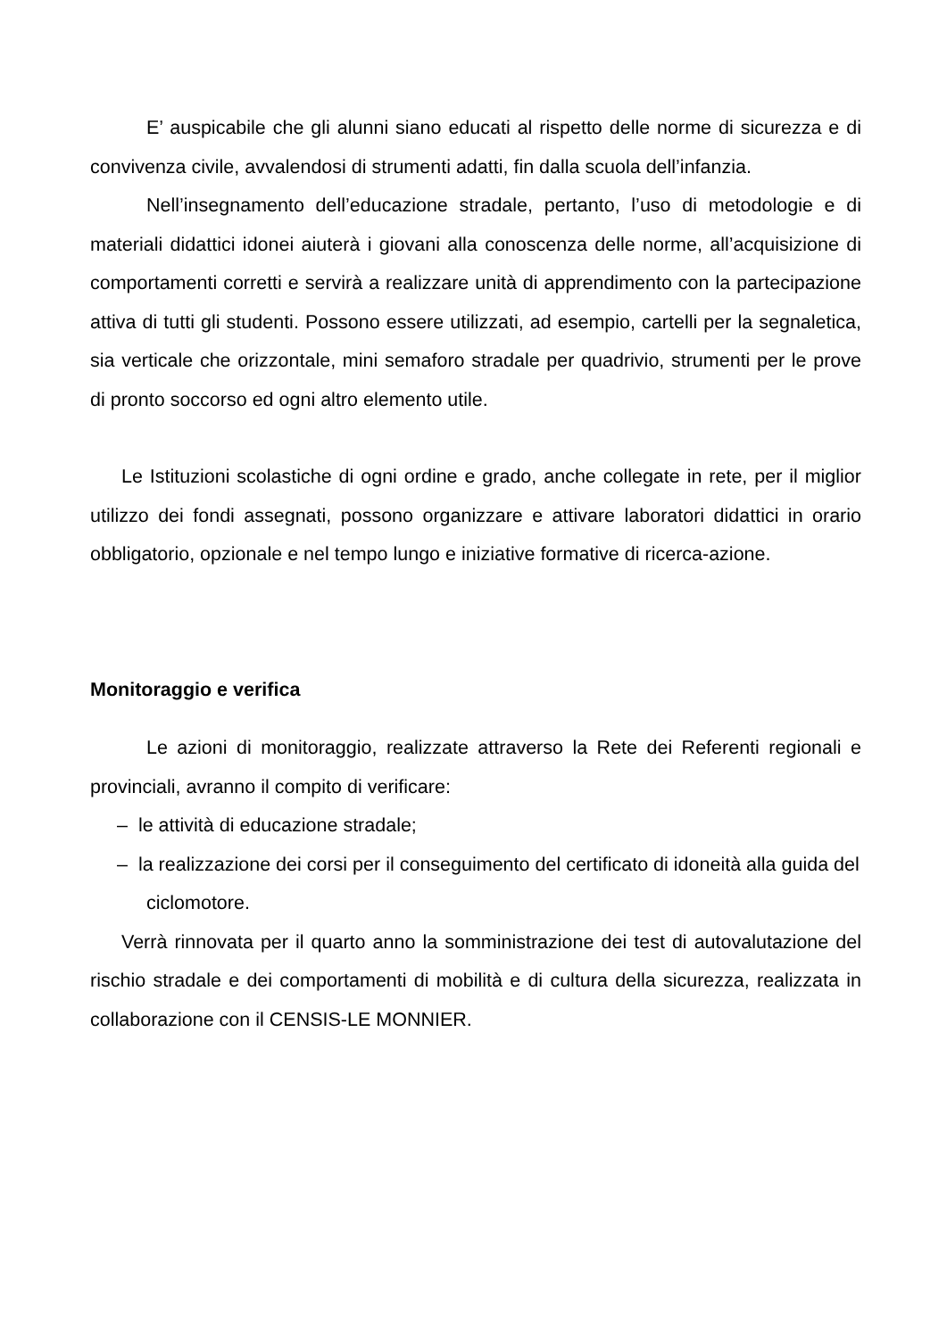E’ auspicabile che gli alunni siano educati al rispetto delle norme di sicurezza e di convivenza civile, avvalendosi di strumenti adatti, fin dalla scuola dell’infanzia.
Nell’insegnamento dell’educazione stradale, pertanto, l’uso di metodologie e di materiali didattici idonei aiuterà i giovani alla conoscenza delle norme, all’acquisizione di comportamenti corretti e servirà a realizzare unità di apprendimento con la partecipazione attiva di tutti gli studenti. Possono essere utilizzati, ad esempio, cartelli per la segnaletica, sia verticale che orizzontale, mini semaforo stradale per quadrivio, strumenti per le prove di pronto soccorso ed ogni altro elemento utile.
Le Istituzioni scolastiche di ogni ordine e grado, anche collegate in rete, per il miglior utilizzo dei fondi assegnati, possono organizzare e attivare laboratori didattici in orario obbligatorio, opzionale e nel tempo lungo e iniziative formative di ricerca-azione.
Monitoraggio e verifica
Le azioni di monitoraggio, realizzate attraverso la Rete dei Referenti regionali e provinciali, avranno il compito di verificare:
– le attività di educazione stradale;
– la realizzazione dei corsi per il conseguimento del certificato di idoneità alla guida del ciclomotore.
Verrà rinnovata per il quarto anno la somministrazione dei test di autovalutazione del rischio stradale e dei comportamenti di mobilità e di cultura della sicurezza, realizzata in collaborazione con il CENSIS-LE MONNIER.